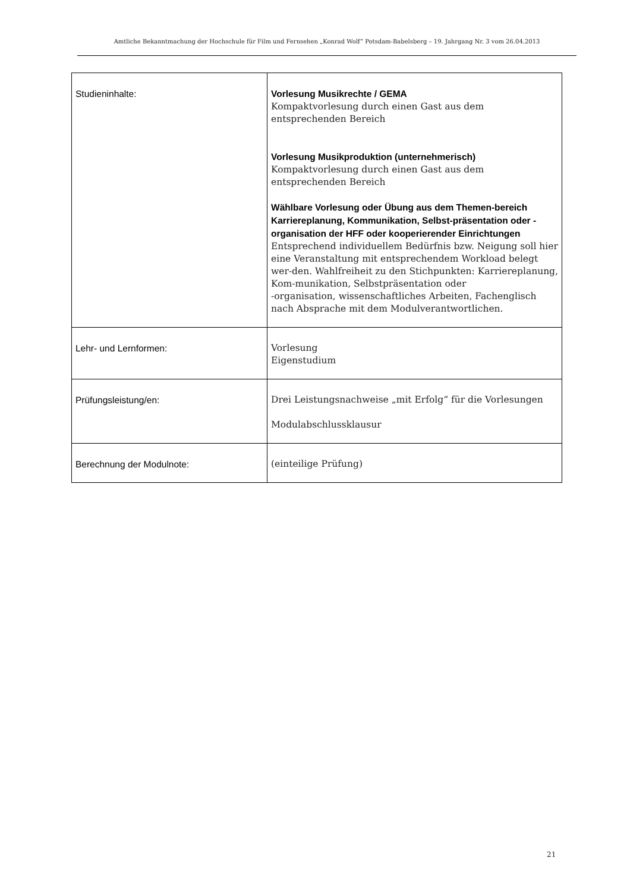Amtliche Bekanntmachung der Hochschule für Film und Fernsehen „Konrad Wolf“ Potsdam-Babelsberg – 19. Jahrgang Nr. 3 vom 26.04.2013
| Studieninhalte: | Vorlesung Musikrechte / GEMA Kompaktvorlesung durch einen Gast aus dem entsprechenden Bereich Vorlesung Musikproduktion (unternehmerisch) Kompaktvorlesung durch einen Gast aus dem entsprechenden Bereich Wählbare Vorlesung oder Übung aus dem Themen-bereich Karriereplanung, Kommunikation, Selbst-präsentation oder -organisation der HFF oder kooperierender Einrichtungen Entsprechend individuellem Bedürfnis bzw. Neigung soll hier eine Veranstaltung mit entsprechendem Workload belegt wer-den. Wahlfreiheit zu den Stichpunkten: Karriereplanung, Kom-munikation, Selbstpräsentation oder -organisation, wissenschaftliches Arbeiten, Fachenglisch nach Absprache mit dem Modulverantwortlichen. |
| Lehr- und Lernformen: | Vorlesung Eigenstudium |
| Prüfungsleistung/en: | Drei Leistungsnachweise „mit Erfolg“ für die Vorlesungen Modulabschlussklausur |
| Berechnung der Modulnote: | (einteilige Prüfung) |
21